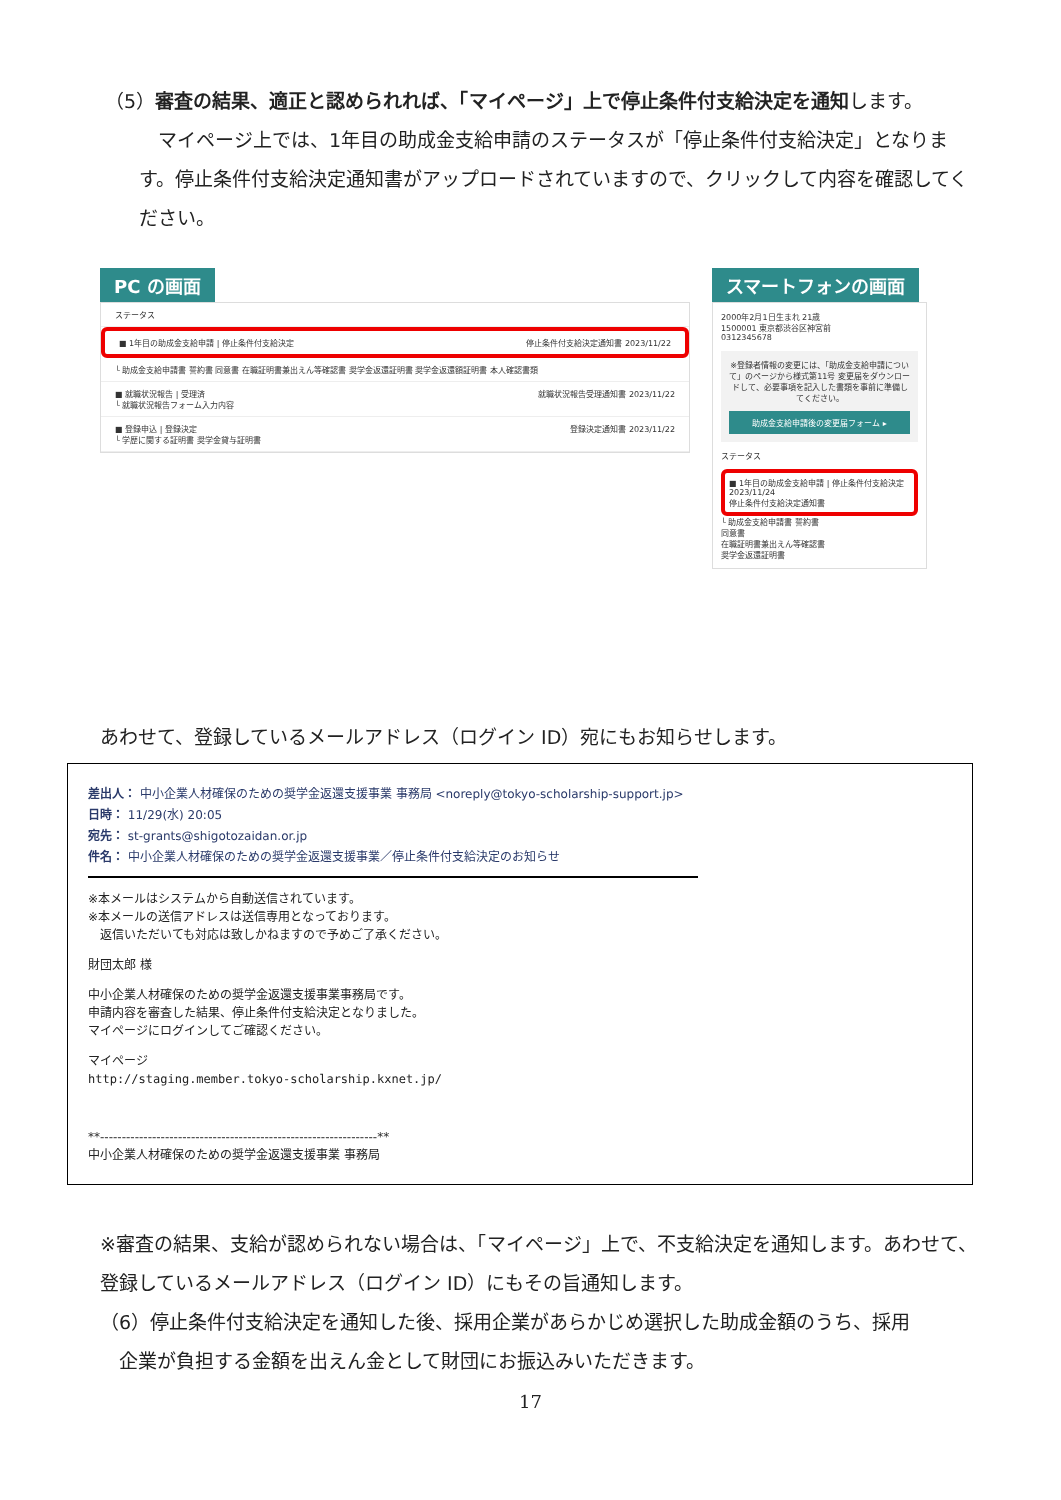（5）審査の結果、適正と認められれば、「マイページ」上で停止条件付支給決定を通知します。
　マイページ上では、1年目の助成金支給申請のステータスが「停止条件付支給決定」となります。停止条件付支給決定通知書がアップロードされていますので、クリックして内容を確認してください。
PC の画面
ステータス
■ 1年目の助成金支給申請 | 停止条件付支給決定 停止条件付支給決定通知書 2023/11/22
└ 助成金支給申請書 誓約書 同意書 在職証明書兼出えん等確認書 奨学金返還証明書 奨学金返還額証明書 本人確認書類
■ 就職状況報告 | 受理済 就職状況報告受理通知書 2023/11/22
└ 就職状況報告フォーム入力内容
■ 登録申込 | 登録決定 登録決定通知書 2023/11/22
└ 学歴に関する証明書 奨学金貸与証明書
スマートフォンの画面
2000年2月1日生まれ 21歳
1500001 東京都渋谷区神宮前
0312345678
※登録者情報の変更には、「助成金支給申請について」のページから様式第11号 変更届をダウンロードして、必要事項を記入した書類を事前に準備してください。
助成金支給申請後の変更届フォーム ▸
ステータス
■ 1年目の助成金支給申請 | 停止条件付支給決定 2023/11/24
停止条件付支給決定通知書
└ 助成金支給申請書 誓約書
同意書
在職証明書兼出えん等確認書
奨学金返還証明書
あわせて、登録しているメールアドレス（ログイン ID）宛にもお知らせします。
差出人： 中小企業人材確保のための奨学金返還支援事業 事務局 <noreply@tokyo-scholarship-support.jp>
日時： 11/29(水) 20:05
宛先： st-grants@shigotozaidan.or.jp
件名： 中小企業人材確保のための奨学金返還支援事業／停止条件付支給決定のお知らせ
※本メールはシステムから自動送信されています。
※本メールの送信アドレスは送信専用となっております。
　返信いただいても対応は致しかねますので予めご了承ください。
財団太郎 様
中小企業人材確保のための奨学金返還支援事業事務局です。
申請内容を審査した結果、停止条件付支給決定となりました。
マイページにログインしてご確認ください。
マイページ
http://staging.member.tokyo-scholarship.kxnet.jp/
**----------------------------------------------------------------**
中小企業人材確保のための奨学金返還支援事業 事務局
※審査の結果、支給が認められない場合は、「マイページ」上で、不支給決定を通知します。あわせて、登録しているメールアドレス（ログイン ID）にもその旨通知します。
（6）停止条件付支給決定を通知した後、採用企業があらかじめ選択した助成金額のうち、採用
　企業が負担する金額を出えん金として財団にお振込みいただきます。
17